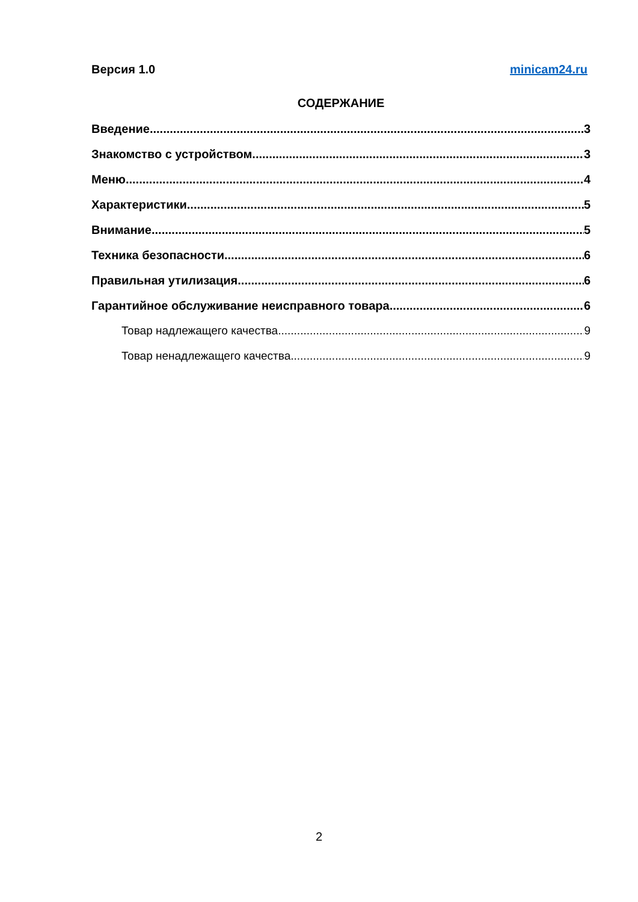Версия 1.0 minicam24.ru
СОДЕРЖАНИЕ
Введение 3
Знакомство с устройством 3
Меню 4
Характеристики 5
Внимание 5
Техника безопасности 6
Правильная утилизация 6
Гарантийное обслуживание неисправного товара 6
Товар надлежащего качества 9
Товар ненадлежащего качества 9
2